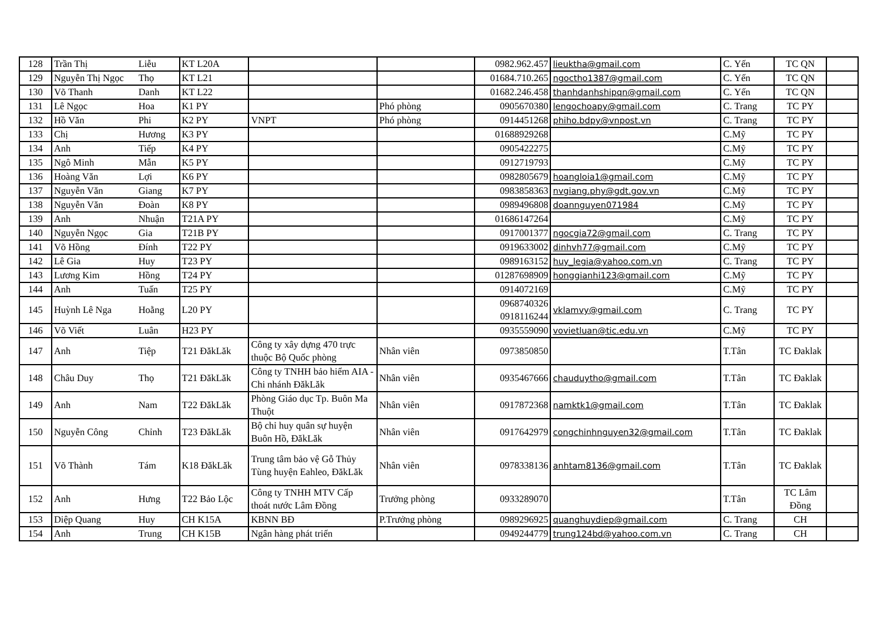| 128 | Trần Thị | Liễu | KT L20A | | | 0982.962.457 | lieuktha@gmail.com | C. Yến | TC QN | |
| 129 | Nguyễn Thị Ngọc | Thọ | KT L21 | | | 01684.710.265 | ngoctho1387@gmail.com | C. Yến | TC QN | |
| 130 | Võ Thanh | Danh | KT L22 | | | 01682.246.458 | thanhdanhshipqn@gmail.com | C. Yến | TC QN | |
| 131 | Lê Ngọc | Hoa | K1 PY | | Phó phòng | 0905670380 | lengochoapy@gmail.com | C. Trang | TC PY | |
| 132 | Hồ Văn | Phi | K2 PY | VNPT | Phó phòng | 0914451268 | phiho.bdpy@vnpost.vn | C. Trang | TC PY | |
| 133 | Chị | Hương | K3 PY | | | 01688929268 | | C.Mỹ | TC PY | |
| 134 | Anh | Tiếp | K4 PY | | | 0905422275 | | C.Mỹ | TC PY | |
| 135 | Ngô Minh | Mẫn | K5 PY | | | 0912719793 | | C.Mỹ | TC PY | |
| 136 | Hoàng Văn | Lợi | K6 PY | | | 0982805679 | hoangloia1@gmail.com | C.Mỹ | TC PY | |
| 137 | Nguyễn Văn | Giang | K7 PY | | | 0983858363 | nvgiang.phy@gdt.gov.vn | C.Mỹ | TC PY | |
| 138 | Nguyễn Văn | Đoàn | K8 PY | | | 0989496808 | doannguyen071984 | C.Mỹ | TC PY | |
| 139 | Anh | Nhuận | T21A PY | | | 01686147264 | | C.Mỹ | TC PY | |
| 140 | Nguyễn Ngọc | Gia | T21B PY | | | 0917001377 | ngocgia72@gmail.com | C. Trang | TC PY | |
| 141 | Võ Hồng | Đính | T22 PY | | | 0919633002 | dinhvh77@gmail.com | C.Mỹ | TC PY | |
| 142 | Lê Gia | Huy | T23 PY | | | 0989163152 | huy_legia@yahoo.com.vn | C. Trang | TC PY | |
| 143 | Lương Kim | Hồng | T24 PY | | | 01287698909 | honggianhi123@gmail.com | C.Mỹ | TC PY | |
| 144 | Anh | Tuấn | T25 PY | | | 0914072169 | | C.Mỹ | TC PY | |
| 145 | Huỳnh Lê Nga | Hoằng | L20 PY | | | 0968740326 0918116244 | vklamvy@gmail.com | C. Trang | TC PY | |
| 146 | Võ Viết | Luân | H23 PY | | | 0935559090 | vovietluan@tic.edu.vn | C.Mỹ | TC PY | |
| 147 | Anh | Tiệp | T21 ĐăkLăk | Công ty xây dựng 470 trực thuộc Bộ Quốc phòng | Nhân viên | 0973850850 | | T.Tân | TC Đaklak | |
| 148 | Châu Duy | Thọ | T21 ĐăkLăk | Công ty TNHH bảo hiểm AIA - Chi nhánh ĐăkLăk | Nhân viên | 0935467666 | chauduytho@gmail.com | T.Tân | TC Đaklak | |
| 149 | Anh | Nam | T22 ĐăkLăk | Phòng Giáo dục Tp. Buôn Ma Thuột | Nhân viên | 0917872368 | namktk1@gmail.com | T.Tân | TC Đaklak | |
| 150 | Nguyễn Công | Chỉnh | T23 ĐăkLăk | Bộ chỉ huy quân sự huyện Buôn Hồ, ĐăkLăk | Nhân viên | 0917642979 | congchinhnguyen32@gmail.com | T.Tân | TC Đaklak | |
| 151 | Võ Thành | Tám | K18 ĐăkLăk | Trung tâm bảo vệ Gỗ Thủy Tùng huyện Eahleo, ĐăkLăk | Nhân viên | 0978338136 | anhtam8136@gmail.com | T.Tân | TC Đaklak | |
| 152 | Anh | Hưng | T22 Bảo Lộc | Công ty TNHH MTV Cấp thoát nước Lâm Đồng | Trưởng phòng | 0933289070 | | T.Tân | TC Lâm Đồng | |
| 153 | Diệp Quang | Huy | CH K15A | KBNN BĐ | P.Trưởng phòng | 0989296925 | quanghuydiep@gmail.com | C. Trang | CH | |
| 154 | Anh | Trung | CH K15B | Ngân hàng phát triển | | 0949244779 | trung124bd@yahoo.com.vn | C. Trang | CH | |